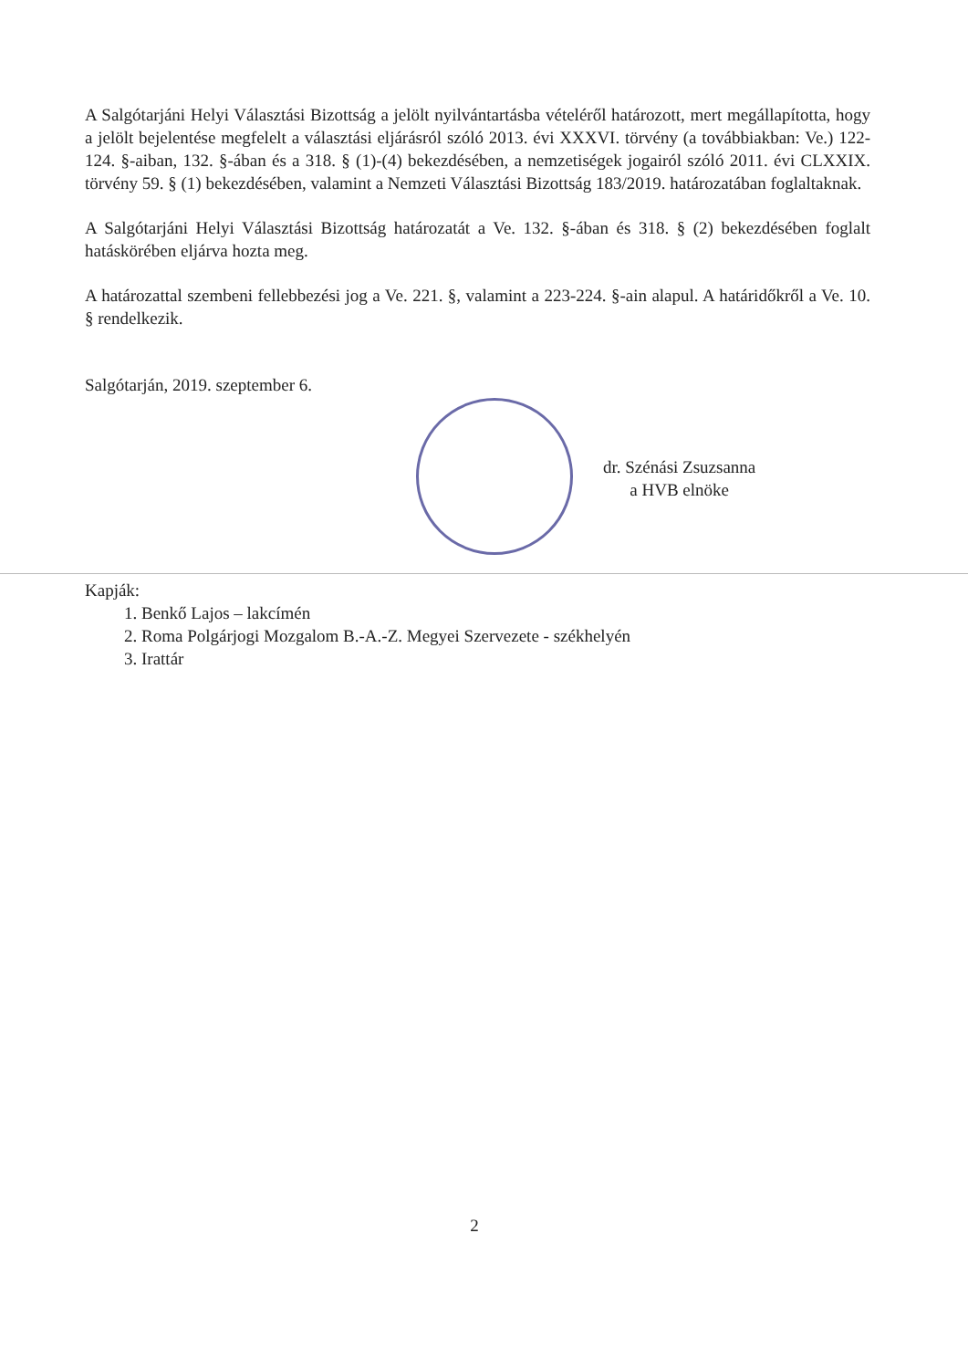A Salgótarjáni Helyi Választási Bizottság a jelölt nyilvántartásba vételéről határozott, mert megállapította, hogy a jelölt bejelentése megfelelt a választási eljárásról szóló 2013. évi XXXVI. törvény (a továbbiakban: Ve.) 122-124. §-aiban, 132. §-ában és a 318. § (1)-(4) bekezdésében, a nemzetiségek jogairól szóló 2011. évi CLXXIX. törvény 59. § (1) bekezdésében, valamint a Nemzeti Választási Bizottság 183/2019. határozatában foglaltaknak.
A Salgótarjáni Helyi Választási Bizottság határozatát a Ve. 132. §-ában és 318. § (2) bekezdésében foglalt hatáskörében eljárva hozta meg.
A határozattal szembeni fellebbezési jog a Ve. 221. §, valamint a 223-224. §-ain alapul. A határidőkről a Ve. 10. § rendelkezik.
Salgótarján, 2019. szeptember 6.
dr. Szénási Zsuzsanna
a HVB elnöke
Kapják:
1. Benkő Lajos – lakcímén
2. Roma Polgárjogi Mozgalom B.-A.-Z. Megyei Szervezete - székhelyén
3. Irattár
2